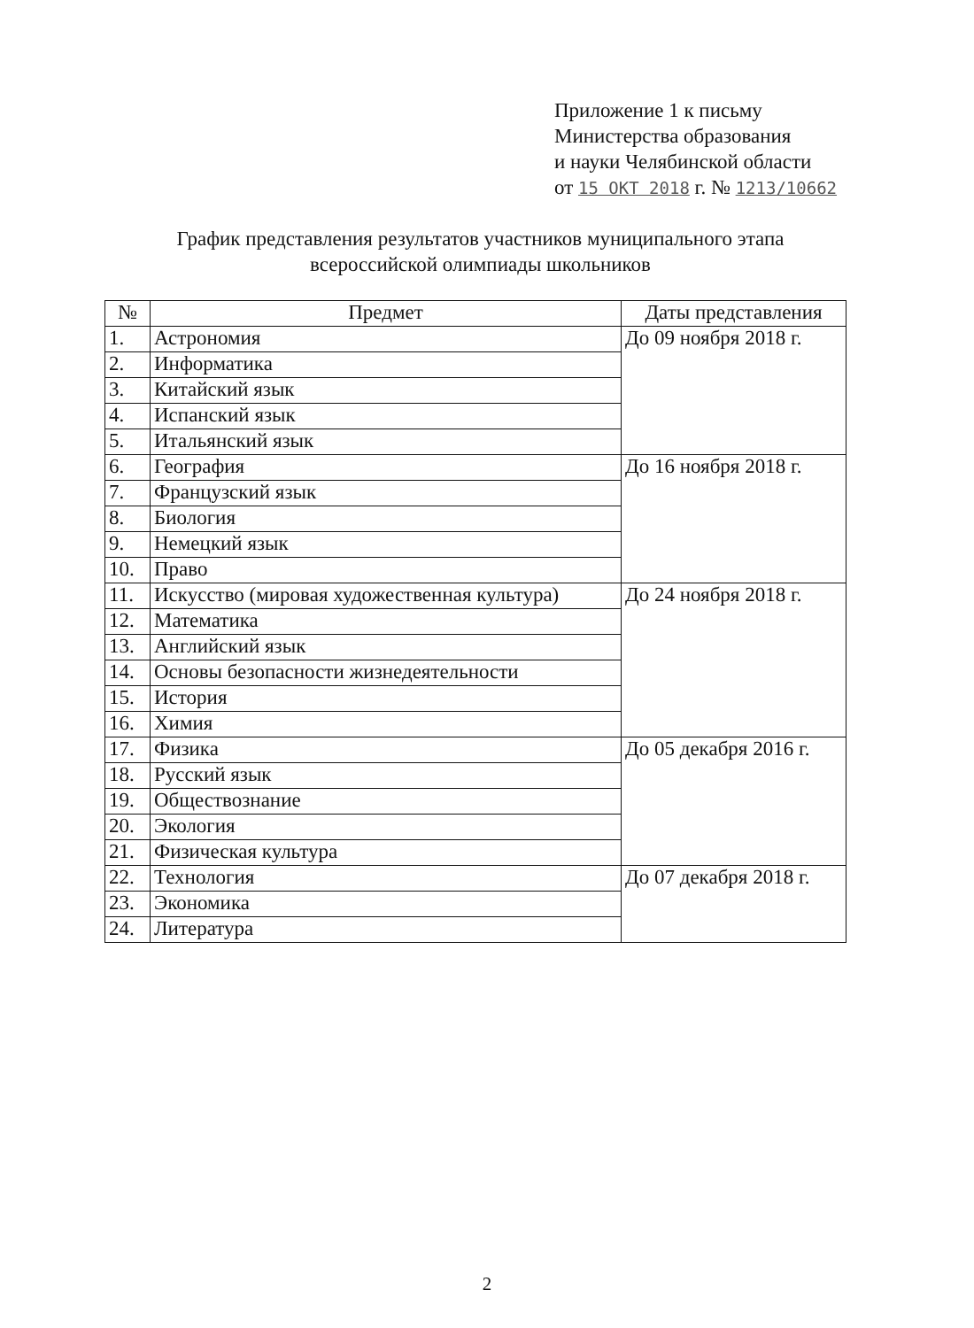Приложение 1 к письму
Министерства образования
и науки Челябинской области
от 15 ОКТ 2018 г. № 1213/10662
График представления результатов участников муниципального этапа
всероссийской олимпиады школьников
| № | Предмет | Даты представления |
| --- | --- | --- |
| 1. | Астрономия | До 09 ноября 2018 г. |
| 2. | Информатика | |
| 3. | Китайский язык | |
| 4. | Испанский язык | |
| 5. | Итальянский язык | |
| 6. | География | До 16 ноября 2018 г. |
| 7. | Французский язык | |
| 8. | Биология | |
| 9. | Немецкий язык | |
| 10. | Право | |
| 11. | Искусство (мировая художественная культура) | До 24 ноября 2018 г. |
| 12. | Математика | |
| 13. | Английский язык | |
| 14. | Основы безопасности жизнедеятельности | |
| 15. | История | |
| 16. | Химия | |
| 17. | Физика | До 05 декабря 2016 г. |
| 18. | Русский язык | |
| 19. | Обществознание | |
| 20. | Экология | |
| 21. | Физическая культура | |
| 22. | Технология | До 07 декабря 2018 г. |
| 23. | Экономика | |
| 24. | Литература | |
2